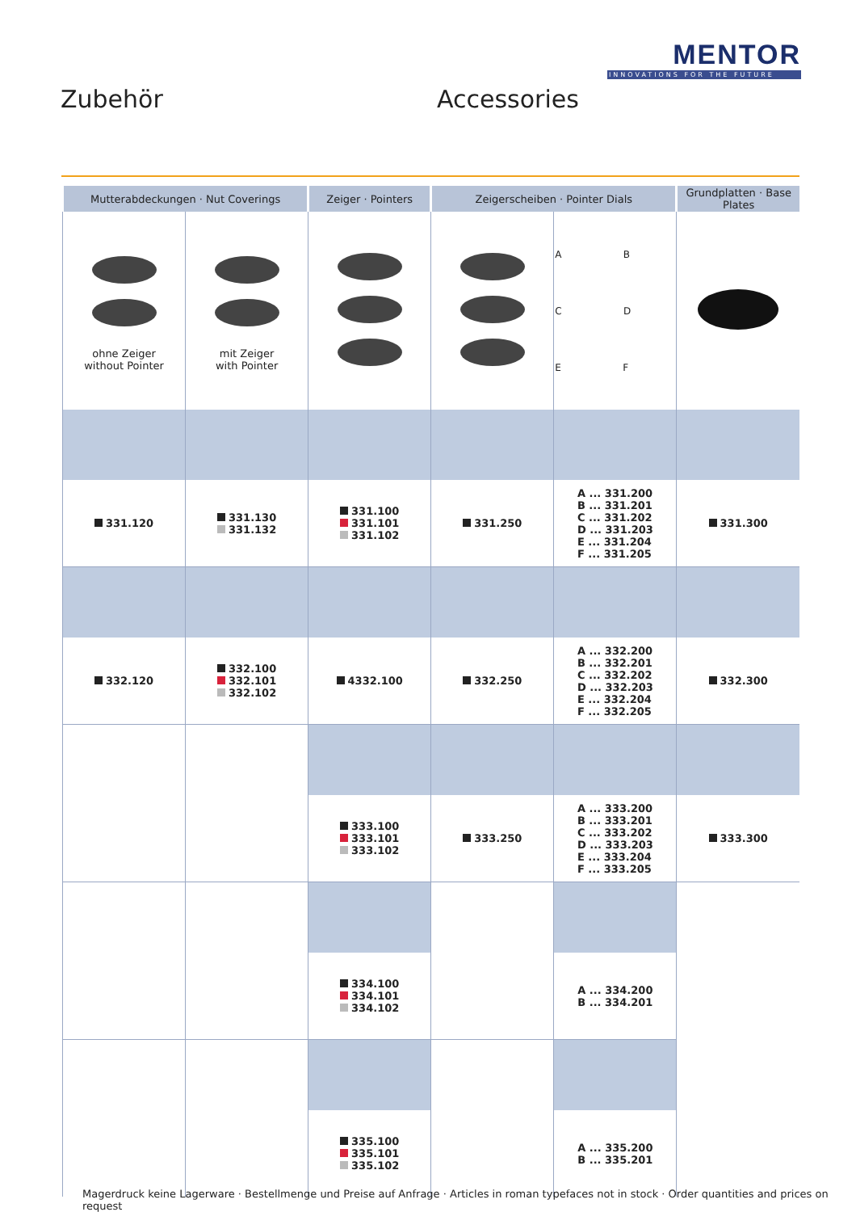MENTOR
INNOVATIONS FOR THE FUTURE
Zubehör Accessories
| Mutterabdeckungen · Nut Coverings | | Zeiger · Pointers | Zeigerscheiben · Pointer Dials | | Grundplatten · Base Plates |
| --- | --- | --- | --- | --- | --- |
| ohne Zeiger without Pointer | mit Zeiger with Pointer | | | A B C D E F | |
| 331.120 | 331.130 331.132 | 331.100 331.101 331.102 | 331.250 | A ... 331.200 B ... 331.201 C ... 331.202 D ... 331.203 E ... 331.204 F ... 331.205 | 331.300 |
| 332.120 | 332.100 332.101 332.102 | 4332.100 | 332.250 | A ... 332.200 B ... 332.201 C ... 332.202 D ... 332.203 E ... 332.204 F ... 332.205 | 332.300 |
| | | 333.100 333.101 333.102 | 333.250 | A ... 333.200 B ... 333.201 C ... 333.202 D ... 333.203 E ... 333.204 F ... 333.205 | 333.300 |
| | | 334.100 334.101 334.102 | | A ... 334.200 B ... 334.201 | |
| | | 335.100 335.101 335.102 | | A ... 335.200 B ... 335.201 | |
Magerdruck keine Lagerware · Bestellmenge und Preise auf Anfrage · Articles in roman typefaces not in stock · Order quantities and prices on request